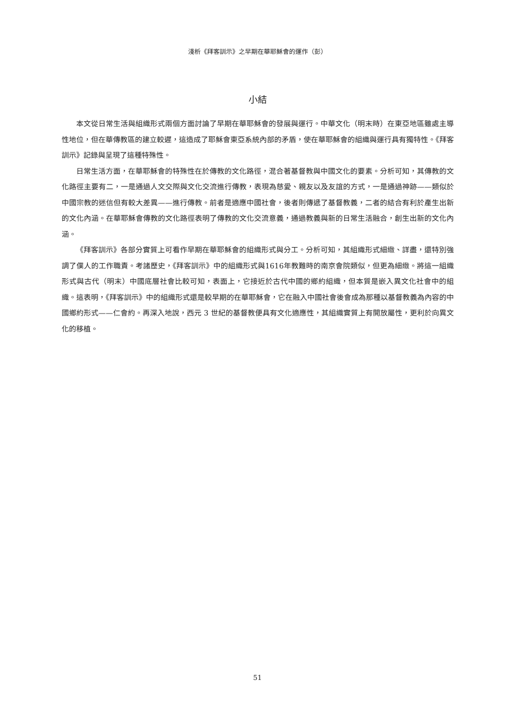淺析《拜客訓示》之早期在華耶穌會的運作（彭）
小結
本文從日常生活與組織形式兩個方面討論了早期在華耶穌會的發展與運行。中華文化（明末時）在東亞地區雖處主導性地位，但在華傳教區的建立較遲，這造成了耶穌會東亞系統內部的矛盾，使在華耶穌會的組織與運行具有獨特性。《拜客訓示》記錄與呈現了這種特殊性。
日常生活方面，在華耶穌會的特殊性在於傳教的文化路徑，混合著基督教與中國文化的要素。分析可知，其傳教的文化路徑主要有二，一是通過人文交際與文化交流進行傳教，表現為慈愛、親友以及友誼的方式，一是通過神跡——類似於中國宗教的迷信但有較大差異——進行傳教。前者是適應中國社會，後者則傳遞了基督教義，二者的結合有利於產生出新的文化內涵。在華耶穌會傳教的文化路徑表明了傳教的文化交流意義，通過教義與新的日常生活融合，創生出新的文化內涵。
《拜客訓示》各部分實質上可看作早期在華耶穌會的組織形式與分工。分析可知，其組織形式細緻、詳盡，還特別強調了僕人的工作職責。考諸歷史，《拜客訓示》中的組織形式與1616年教難時的南京會院類似，但更為細緻。將這一組織形式與古代（明末）中國底層社會比較可知，表面上，它接近於古代中國的鄉約組織，但本質是嵌入異文化社會中的組織。這表明，《拜客訓示》中的組織形式還是較早期的在華耶穌會，它在融入中國社會後會成為那種以基督教義為內容的中國鄉約形式——仁會約。再深入地說，西元 3 世紀的基督教便具有文化適應性，其組織實質上有開放屬性，更利於向異文化的移植。
51